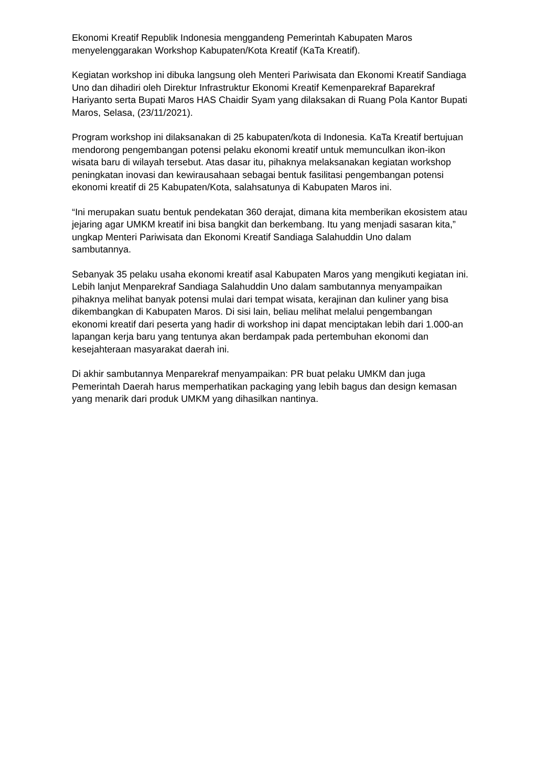Ekonomi Kreatif Republik Indonesia menggandeng Pemerintah Kabupaten Maros menyelenggarakan Workshop Kabupaten/Kota Kreatif (KaTa Kreatif).
Kegiatan workshop ini dibuka langsung oleh Menteri Pariwisata dan Ekonomi Kreatif Sandiaga Uno dan dihadiri oleh Direktur Infrastruktur Ekonomi Kreatif Kemenparekraf Baparekraf Hariyanto serta Bupati Maros HAS Chaidir Syam yang dilaksakan di Ruang Pola Kantor Bupati Maros, Selasa, (23/11/2021).
Program workshop ini dilaksanakan di 25 kabupaten/kota di Indonesia. KaTa Kreatif bertujuan mendorong pengembangan potensi pelaku ekonomi kreatif untuk memunculkan ikon-ikon wisata baru di wilayah tersebut. Atas dasar itu, pihaknya melaksanakan kegiatan workshop peningkatan inovasi dan kewirausahaan sebagai bentuk fasilitasi pengembangan potensi ekonomi kreatif di 25 Kabupaten/Kota, salahsatunya di Kabupaten Maros ini.
“Ini merupakan suatu bentuk pendekatan 360 derajat, dimana kita memberikan ekosistem atau jejaring agar UMKM kreatif ini bisa bangkit dan berkembang. Itu yang menjadi sasaran kita,” ungkap Menteri Pariwisata dan Ekonomi Kreatif Sandiaga Salahuddin Uno dalam sambutannya.
Sebanyak 35 pelaku usaha ekonomi kreatif asal Kabupaten Maros yang mengikuti kegiatan ini. Lebih lanjut Menparekraf Sandiaga Salahuddin Uno dalam sambutannya menyampaikan pihaknya melihat banyak potensi mulai dari tempat wisata, kerajinan dan kuliner yang bisa dikembangkan di Kabupaten Maros. Di sisi lain, beliau melihat melalui pengembangan ekonomi kreatif dari peserta yang hadir di workshop ini dapat menciptakan lebih dari 1.000-an lapangan kerja baru yang tentunya akan berdampak pada pertembuhan ekonomi dan kesejahteraan masyarakat daerah ini.
Di akhir sambutannya Menparekraf menyampaikan: PR buat pelaku UMKM dan juga Pemerintah Daerah harus memperhatikan packaging yang lebih bagus dan design kemasan yang menarik dari produk UMKM yang dihasilkan nantinya.